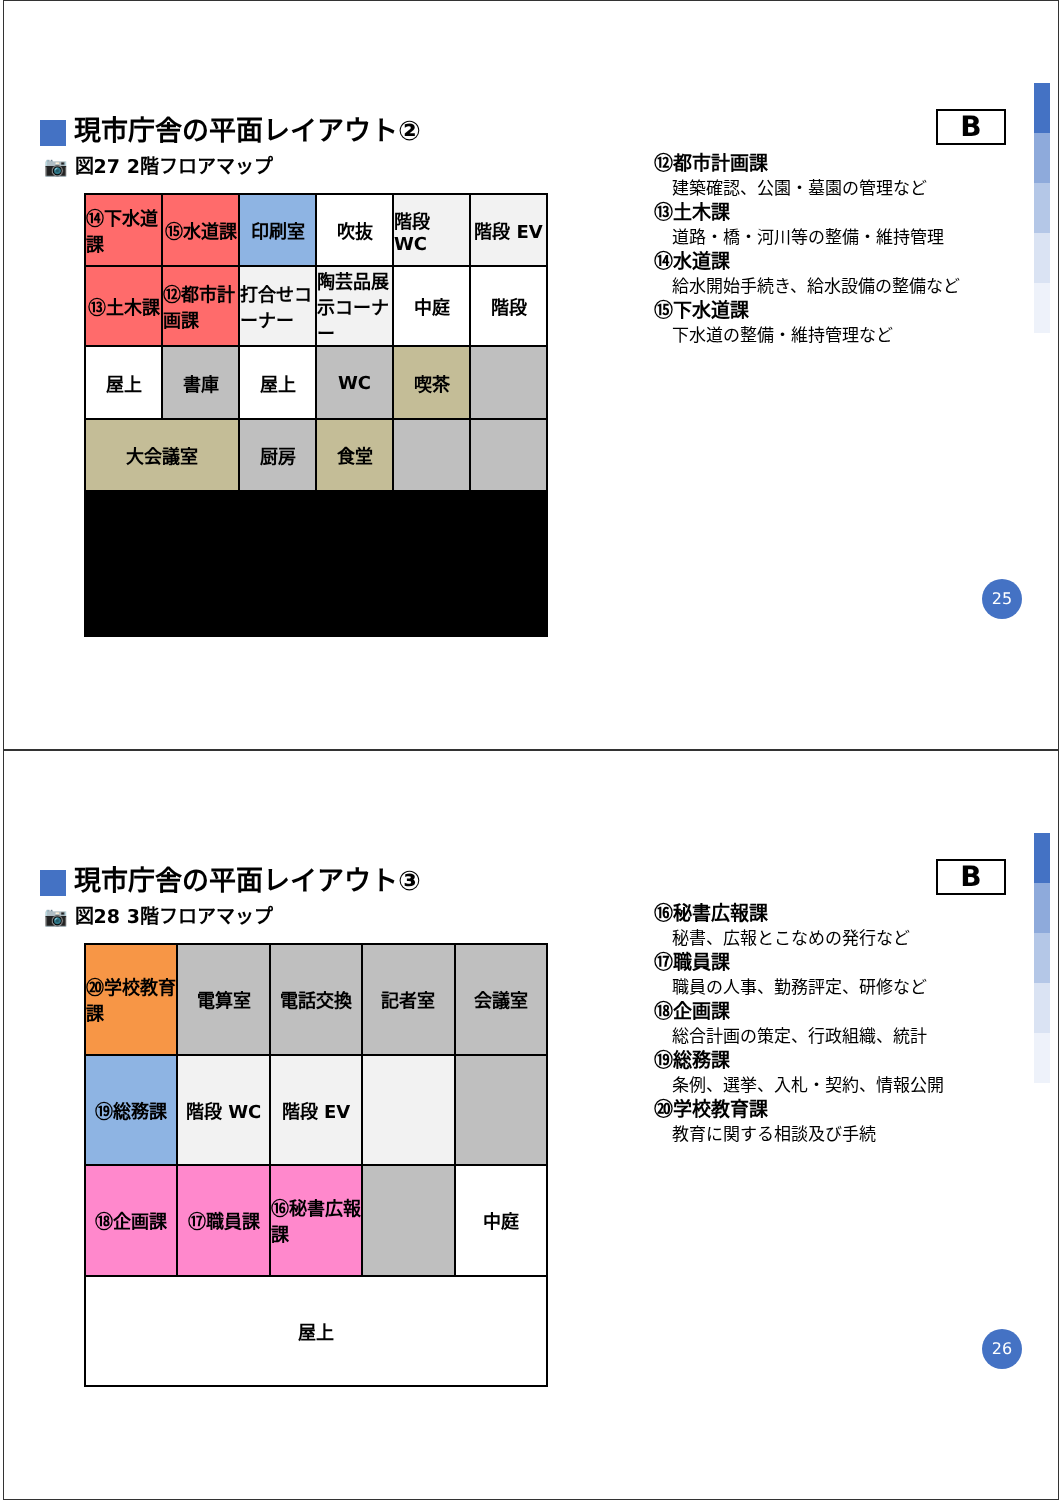現市庁舎の平面レイアウト②
📷 図27 2階フロアマップ
B
⑭下水道課
⑮水道課
印刷室
吹抜
階段 WC
階段 EV
⑬土木課
⑫都市計画課
打合せコーナー
陶芸品展示コーナー
中庭
階段
屋上
書庫
屋上
WC
喫茶
大会議室
厨房
食堂
⑫都市計画課
建築確認、公園・墓園の管理など
⑬土木課
道路・橋・河川等の整備・維持管理
⑭水道課
給水開始手続き、給水設備の整備など
⑮下水道課
下水道の整備・維持管理など
25
現市庁舎の平面レイアウト③
📷 図28 3階フロアマップ
B
⑳学校教育課
電算室
電話交換
記者室
会議室
⑲総務課
階段 WC
階段 EV
⑱企画課
⑰職員課
⑯秘書広報課
中庭
屋上
⑯秘書広報課
秘書、広報とこなめの発行など
⑰職員課
職員の人事、勤務評定、研修など
⑱企画課
総合計画の策定、行政組織、統計
⑲総務課
条例、選挙、入札・契約、情報公開
⑳学校教育課
教育に関する相談及び手続
26